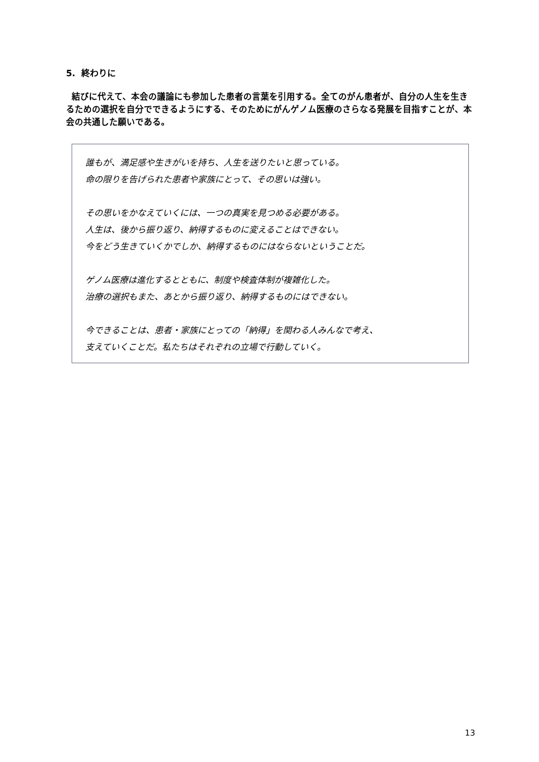5. 終わりに
結びに代えて、本会の議論にも参加した患者の言葉を引用する。全てのがん患者が、自分の人生を生きるための選択を自分でできるようにする、そのためにがんゲノム医療のさらなる発展を目指すことが、本会の共通した願いである。
誰もが、満足感や生きがいを持ち、人生を送りたいと思っている。
命の限りを告げられた患者や家族にとって、その思いは強い。
その思いをかなえていくには、一つの真実を見つめる必要がある。
人生は、後から振り返り、納得するものに変えることはできない。
今をどう生きていくかでしか、納得するものにはならないということだ。
ゲノム医療は進化するとともに、制度や検査体制が複雑化した。
治療の選択もまた、あとから振り返り、納得するものにはできない。
今できることは、患者・家族にとっての「納得」を関わる人みんなで考え、
支えていくことだ。私たちはそれぞれの立場で行動していく。
13